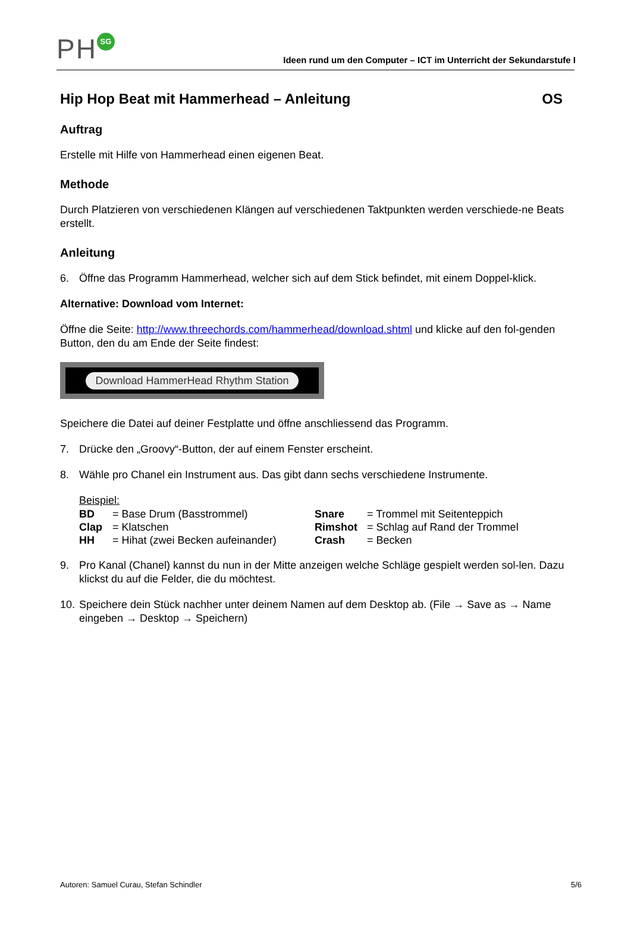PH SG
Ideen rund um den Computer – ICT im Unterricht der Sekundarstufe I
Hip Hop Beat mit Hammerhead – Anleitung OS
Auftrag
Erstelle mit Hilfe von Hammerhead einen eigenen Beat.
Methode
Durch Platzieren von verschiedenen Klängen auf verschiedenen Taktpunkten werden verschiede-ne Beats erstellt.
Anleitung
6. Öffne das Programm Hammerhead, welcher sich auf dem Stick befindet, mit einem Doppel-klick.
Alternative: Download vom Internet:
Öffne die Seite: http://www.threechords.com/hammerhead/download.shtml und klicke auf den fol-genden Button, den du am Ende der Seite findest:
Download HammerHead Rhythm Station
Speichere die Datei auf deiner Festplatte und öffne anschliessend das Programm.
7. Drücke den „Groovy“-Button, der auf einem Fenster erscheint.
8. Wähle pro Chanel ein Instrument aus. Das gibt dann sechs verschiedene Instrumente.
Beispiel:
| BD | = Base Drum (Basstrommel) | Snare | = Trommel mit Seitenteppich |
| Clap | = Klatschen | Rimshot | = Schlag auf Rand der Trommel |
| HH | = Hihat (zwei Becken aufeinander) | Crash | = Becken |
9. Pro Kanal (Chanel) kannst du nun in der Mitte anzeigen welche Schläge gespielt werden sol-len. Dazu klickst du auf die Felder, die du möchtest.
10. Speichere dein Stück nachher unter deinem Namen auf dem Desktop ab. (File → Save as → Name eingeben → Desktop → Speichern)
Autoren: Samuel Curau, Stefan Schindler 5/6